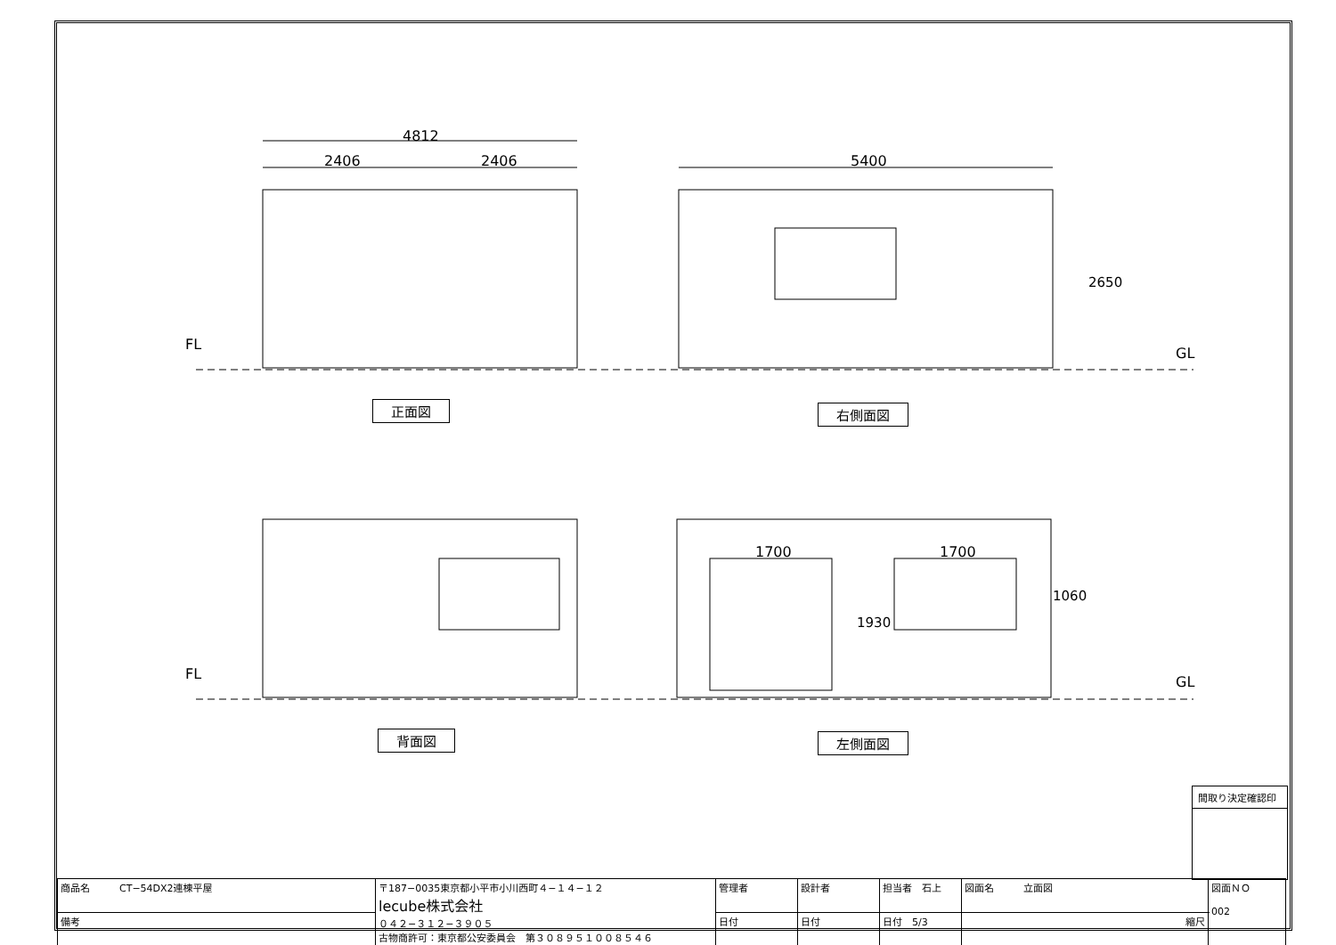4812
2406
2406
5400
1700
1700
FL
FL
GL
GL
正面図 右側面図
背面図 左側面図
2650
1930
1060
間取り決定確認印
| 商品名 CT−54DX2連棟平屋 | 〒187−0035東京都小平市小川西町４−１４−１２ lecube株式会社 ０４２−３１２−３９０５ 古物商許可：東京都公安委員会 第３０８９５１００８５４６ | 管理者 | 設計者 | 担当者 石上 | 図面名 立面図 | 図面ＮＯ 002 |
| 備考 | | 日付 | 日付 | 日付 5/3 | 縮尺 | |